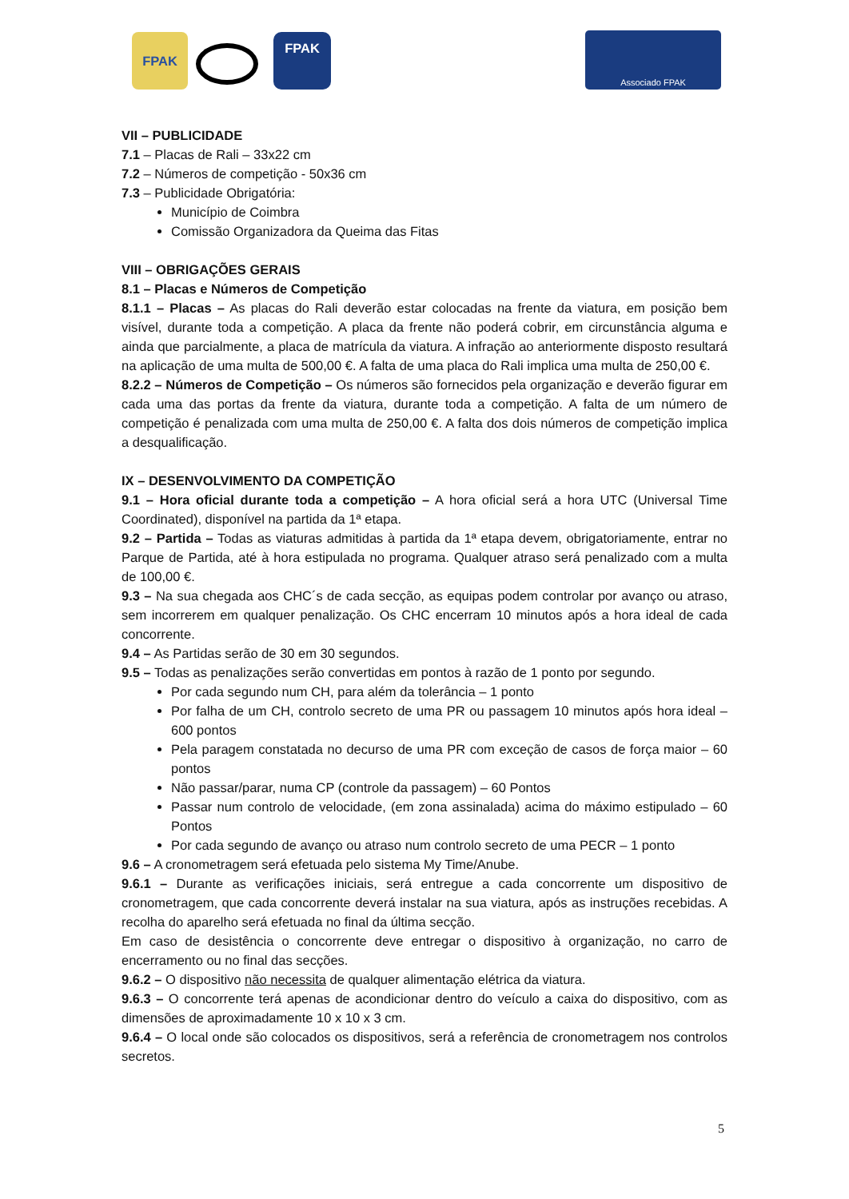FPAK FPAK Associado FPAK
VII – PUBLICIDADE
7.1 – Placas de Rali – 33x22 cm
7.2 – Números de competição - 50x36 cm
7.3 – Publicidade Obrigatória:
Município de Coimbra
Comissão Organizadora da Queima das Fitas
VIII – OBRIGAÇÕES GERAIS
8.1 – Placas e Números de Competição
8.1.1 – Placas – As placas do Rali deverão estar colocadas na frente da viatura, em posição bem visível, durante toda a competição. A placa da frente não poderá cobrir, em circunstância alguma e ainda que parcialmente, a placa de matrícula da viatura. A infração ao anteriormente disposto resultará na aplicação de uma multa de 500,00 €. A falta de uma placa do Rali implica uma multa de 250,00 €.
8.2.2 – Números de Competição – Os números são fornecidos pela organização e deverão figurar em cada uma das portas da frente da viatura, durante toda a competição. A falta de um número de competição é penalizada com uma multa de 250,00 €. A falta dos dois números de competição implica a desqualificação.
IX – DESENVOLVIMENTO DA COMPETIÇÃO
9.1 – Hora oficial durante toda a competição – A hora oficial será a hora UTC (Universal Time Coordinated), disponível na partida da 1ª etapa.
9.2 – Partida – Todas as viaturas admitidas à partida da 1ª etapa devem, obrigatoriamente, entrar no Parque de Partida, até à hora estipulada no programa. Qualquer atraso será penalizado com a multa de 100,00 €.
9.3 – Na sua chegada aos CHC´s de cada secção, as equipas podem controlar por avanço ou atraso, sem incorrerem em qualquer penalização. Os CHC encerram 10 minutos após a hora ideal de cada concorrente.
9.4 – As Partidas serão de 30 em 30 segundos.
9.5 – Todas as penalizações serão convertidas em pontos à razão de 1 ponto por segundo.
Por cada segundo num CH, para além da tolerância – 1 ponto
Por falha de um CH, controlo secreto de uma PR ou passagem 10 minutos após hora ideal – 600 pontos
Pela paragem constatada no decurso de uma PR com exceção de casos de força maior – 60 pontos
Não passar/parar, numa CP (controle da passagem) – 60 Pontos
Passar num controlo de velocidade, (em zona assinalada) acima do máximo estipulado – 60 Pontos
Por cada segundo de avanço ou atraso num controlo secreto de uma PECR – 1 ponto
9.6 – A cronometragem será efetuada pelo sistema My Time/Anube.
9.6.1 – Durante as verificações iniciais, será entregue a cada concorrente um dispositivo de cronometragem, que cada concorrente deverá instalar na sua viatura, após as instruções recebidas. A recolha do aparelho será efetuada no final da última secção.
Em caso de desistência o concorrente deve entregar o dispositivo à organização, no carro de encerramento ou no final das secções.
9.6.2 – O dispositivo não necessita de qualquer alimentação elétrica da viatura.
9.6.3 – O concorrente terá apenas de acondicionar dentro do veículo a caixa do dispositivo, com as dimensões de aproximadamente 10 x 10 x 3 cm.
9.6.4 – O local onde são colocados os dispositivos, será a referência de cronometragem nos controlos secretos.
5